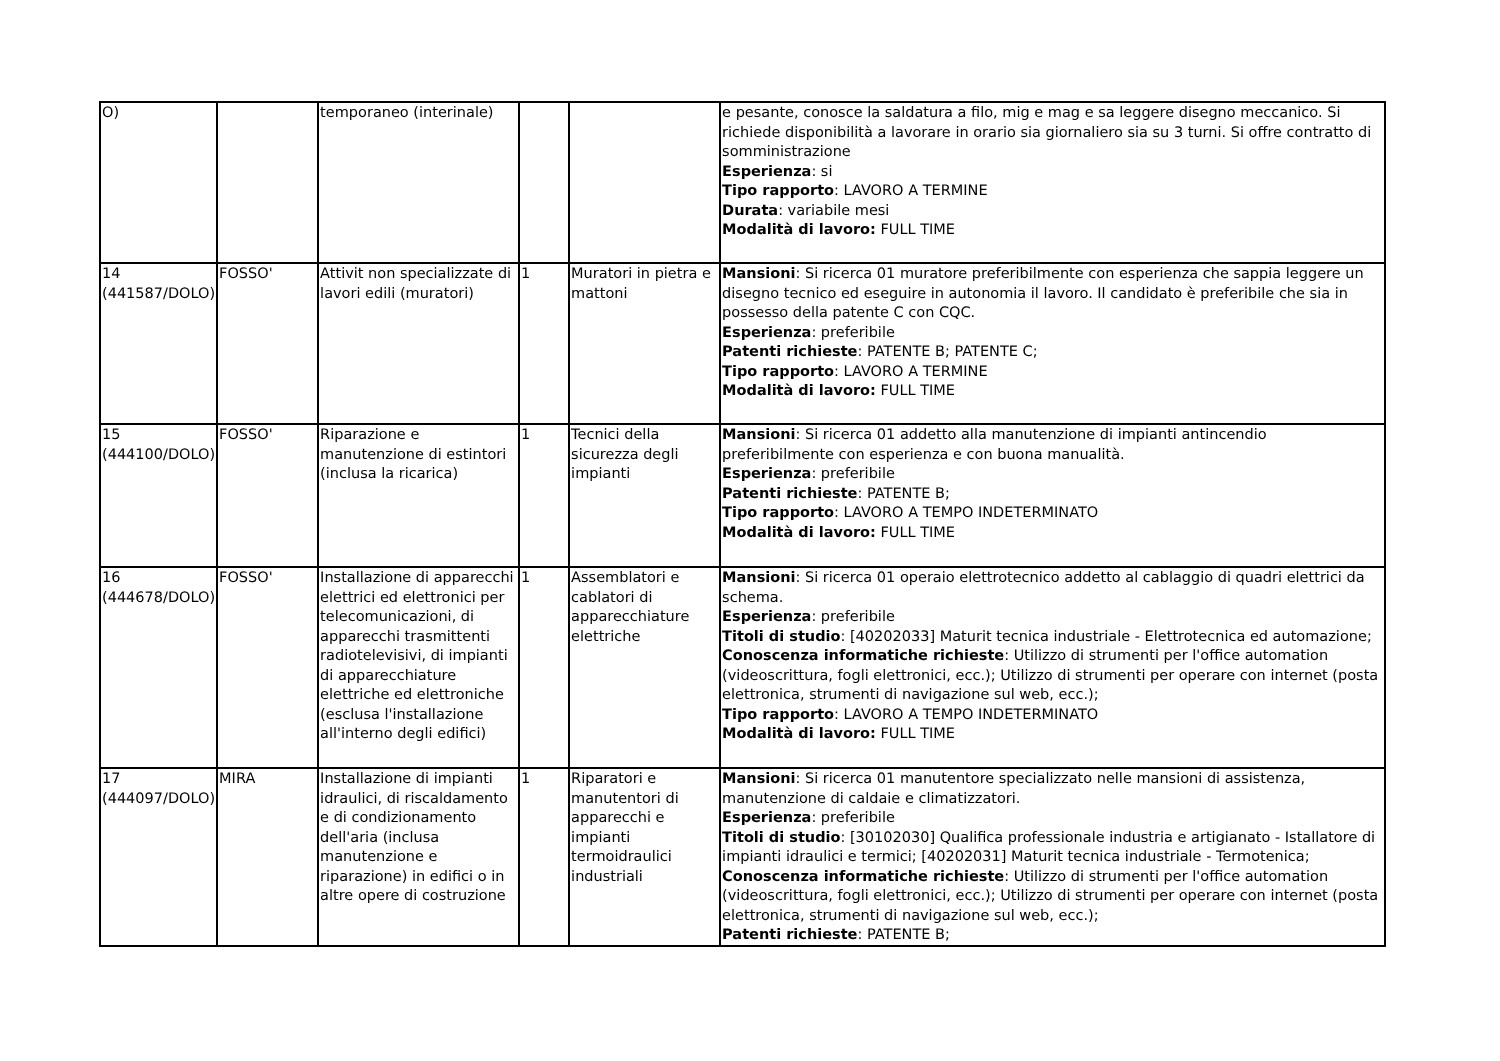| O) | | temporaneo (interinale) | | | e pesante, conosce la saldatura a filo, mig e mag e sa leggere disegno meccanico. Si richiede disponibilità a lavorare in orario sia giornaliero sia su 3 turni. Si offre contratto di somministrazione Esperienza : si Tipo rapporto : LAVORO A TERMINE Durata : variabile mesi Modalità di lavoro: FULL TIME |
| 14 (441587/DOLO) | FOSSO' | Attivit non specializzate di lavori edili (muratori) | 1 | Muratori in pietra e mattoni | Mansioni : Si ricerca 01 muratore preferibilmente con esperienza che sappia leggere un disegno tecnico ed eseguire in autonomia il lavoro. Il candidato è preferibile che sia in possesso della patente C con CQC. Esperienza : preferibile Patenti richieste : PATENTE B; PATENTE C; Tipo rapporto : LAVORO A TERMINE Modalità di lavoro: FULL TIME |
| 15 (444100/DOLO) | FOSSO' | Riparazione e manutenzione di estintori (inclusa la ricarica) | 1 | Tecnici della sicurezza degli impianti | Mansioni : Si ricerca 01 addetto alla manutenzione di impianti antincendio preferibilmente con esperienza e con buona manualità. Esperienza : preferibile Patenti richieste : PATENTE B; Tipo rapporto : LAVORO A TEMPO INDETERMINATO Modalità di lavoro: FULL TIME |
| 16 (444678/DOLO) | FOSSO' | Installazione di apparecchi elettrici ed elettronici per telecomunicazioni, di apparecchi trasmittenti radiotelevisivi, di impianti di apparecchiature elettriche ed elettroniche (esclusa l'installazione all'interno degli edifici) | 1 | Assemblatori e cablatori di apparecchiature elettriche | Mansioni : Si ricerca 01 operaio elettrotecnico addetto al cablaggio di quadri elettrici da schema. Esperienza : preferibile Titoli di studio : [40202033] Maturit tecnica industriale - Elettrotecnica ed automazione; Conoscenza informatiche richieste : Utilizzo di strumenti per l'office automation (videoscrittura, fogli elettronici, ecc.); Utilizzo di strumenti per operare con internet (posta elettronica, strumenti di navigazione sul web, ecc.); Tipo rapporto : LAVORO A TEMPO INDETERMINATO Modalità di lavoro: FULL TIME |
| 17 (444097/DOLO) | MIRA | Installazione di impianti idraulici, di riscaldamento e di condizionamento dell'aria (inclusa manutenzione e riparazione) in edifici o in altre opere di costruzione | 1 | Riparatori e manutentori di apparecchi e impianti termoidraulici industriali | Mansioni : Si ricerca 01 manutentore specializzato nelle mansioni di assistenza, manutenzione di caldaie e climatizzatori. Esperienza : preferibile Titoli di studio : [30102030] Qualifica professionale industria e artigianato - Istallatore di impianti idraulici e termici; [40202031] Maturit tecnica industriale - Termotenica; Conoscenza informatiche richieste : Utilizzo di strumenti per l'office automation (videoscrittura, fogli elettronici, ecc.); Utilizzo di strumenti per operare con internet (posta elettronica, strumenti di navigazione sul web, ecc.); Patenti richieste : PATENTE B; |